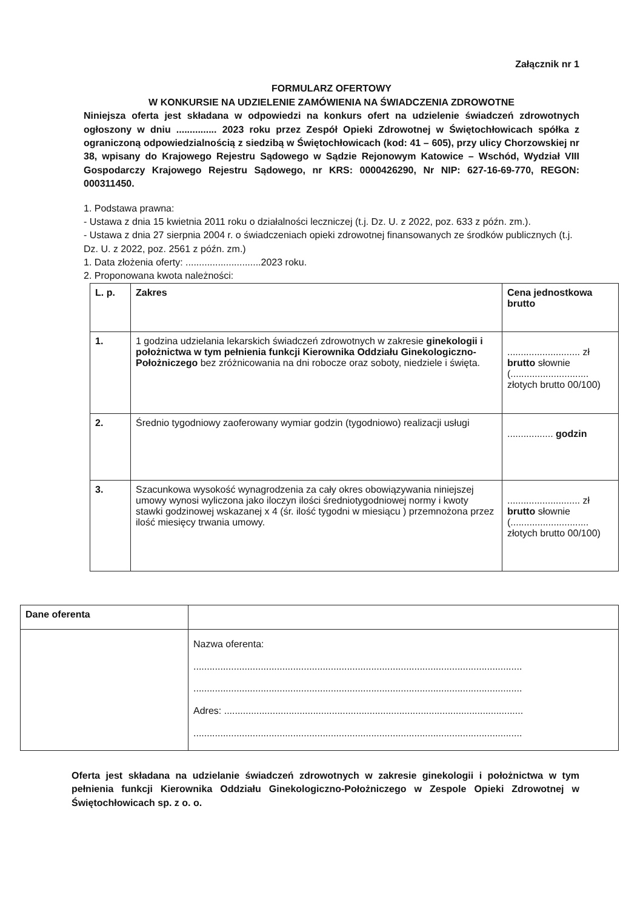Załącznik nr 1
FORMULARZ OFERTOWY
W KONKURSIE NA UDZIELENIE ZAMÓWIENIA NA ŚWIADCZENIA ZDROWOTNE
Niniejsza oferta jest składana w odpowiedzi na konkurs ofert na udzielenie świadczeń zdrowotnych ogłoszony w dniu ............... 2023 roku przez Zespół Opieki Zdrowotnej w Świętochłowicach spółka z ograniczoną odpowiedzialnością z siedzibą w Świętochłowicach (kod: 41 – 605), przy ulicy Chorzowskiej nr 38, wpisany do Krajowego Rejestru Sądowego w Sądzie Rejonowym Katowice – Wschód, Wydział VIII Gospodarczy Krajowego Rejestru Sądowego, nr KRS: 0000426290, Nr NIP: 627-16-69-770, REGON: 000311450.
1. Podstawa prawna:
- Ustawa z dnia 15 kwietnia 2011 roku o działalności leczniczej (t.j. Dz. U. z 2022, poz. 633 z późn. zm.).
- Ustawa z dnia 27 sierpnia 2004 r. o świadczeniach opieki zdrowotnej finansowanych ze środków publicznych (t.j. Dz. U. z 2022, poz. 2561 z późn. zm.)
1. Data złożenia oferty: ............................2023 roku.
2. Proponowana kwota należności:
| L. p. | Zakres | Cena jednostkowa brutto |
| --- | --- | --- |
| 1. | 1 godzina udzielania lekarskich świadczeń zdrowotnych w zakresie ginekologii i położnictwa w tym pełnienia funkcji Kierownika Oddziału Ginekologiczno-Położniczego bez zróżnicowania na dni robocze oraz soboty, niedziele i święta. | ........................... zł brutto słownie (............................. złotych brutto 00/100) |
| 2. | Średnio tygodniowy zaoferowany wymiar godzin (tygodniowo) realizacji usługi | ................. godzin |
| 3. | Szacunkowa wysokość wynagrodzenia za cały okres obowiązywania niniejszej umowy wynosi wyliczona jako iloczyn ilości średniotygodniowej normy i kwoty stawki godzinowej wskazanej x 4 (śr. ilość tygodni w miesiącu ) przemnożona przez ilość miesięcy trwania umowy. | ........................... zł brutto słownie (............................. złotych brutto 00/100) |
| Dane oferenta | |
| | Nazwa oferenta: .......................................................................................................................... .......................................................................................................................... Adres: ............................................................................................................... .......................................................................................................................... |
Oferta jest składana na udzielanie świadczeń zdrowotnych w zakresie ginekologii i położnictwa w tym pełnienia funkcji Kierownika Oddziału Ginekologiczno-Położniczego w Zespole Opieki Zdrowotnej w Świętochłowicach sp. z o. o.